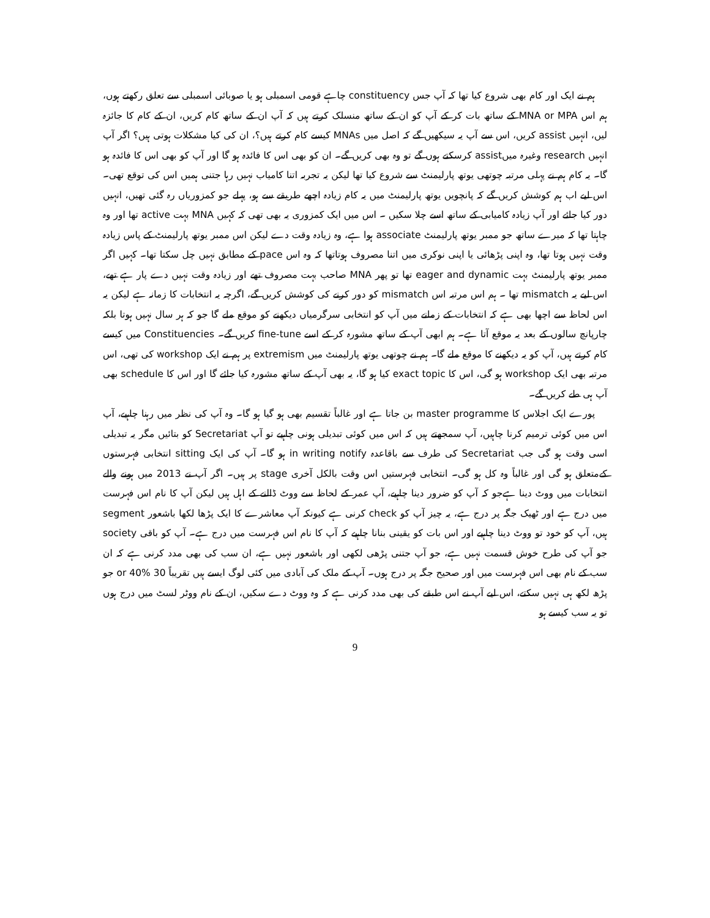ہم نے ایک اور کام بھی شروع کیا تھا کہ آپ جس constituency چاہے قومی اسمبلی ہو یا صوبائی اسمبلی سے تعلق رکھتے ہوں، ہم اس MNA or MPA کے ساتھ بات کر کے آپ کو ان کے ساتھ منسلک کرتے ہیں کہ آپ ان کے ساتھ کام کریں، ان کے کام کا جائزہ لیں، انہیں assist کریں، اس سے آپ یہ سیکھیں گے کہ اصل میں MNAs کیسے کام کرتے ہیں؟، ان کی کیا مشکلات ہوتی ہیں؟ اگر آپ انہیں research وغیرہ میںassist کرسکتے ہوں گے تو وہ بھی کریں گے۔ ان کو بھی اس کا فائدہ ہو گا اور آپ کو بھی اس کا فائدہ ہو گا۔ یہ کام ہم نے پہلی مرتبہ چوتھی یوتھ پارلیمنٹ سے شروع کیا تھا لیکن یہ تجربہ اتنا کامیاب نہیں رہا جتنی ہمیں اس کی توقع تھی۔ اس لیے اب ہم کوشش کریں گے کہ پانچویں یوتھ پارلیمنٹ میں یہ کام زیادہ اچھے طریقے سے ہو، پہلے جو کمزوریاں رہ گئی تھیں، انہیں دور کیا جائے اور آپ زیادہ کامیابی کے ساتھ اسے چلا سکیں ۔ اس میں ایک کمزوری یہ بھی تھی کہ کہیں MNA بہت active تھا اور وہ چاہتا تھا کہ میرے ساتھ جو ممبر یوتھ پارلیمنٹ associate ہوا ہے، وہ زیادہ وقت دے لیکن اس ممبر یوتھ پارلیمنٹ کے پاس زیادہ وقت نہیں ہوتا تھا، وہ اپنی پڑھائی یا اپنی نوکری میں اتنا مصروف ہوتاتھا کہ وہ اس pace کے مطابق نہیں چل سکتا تھا۔ کہیں اگر ممبر یوتھ پارلیمنٹ بہت eager and dynamic تھا تو پھر MNA صاحب بہت مصروف تھے اور زیادہ وقت نہیں دے پار ہے تھے، اس لیے یہ mismatch تھا ۔ ہم اس مرتبہ اس mismatch کو دور کرنے کی کوشش کریں گے، اگرچہ یہ انتخابات کا زمانہ ہے لیکن یہ اس لحاظ سے اچھا بھی ہے کہ انتخابات کے زمانے میں آپ کو انتخابی سرگرمیاں دیکھنے کو موقع ملے گا جو کہ ہر سال نہیں ہوتا بلکہ چارپانچ سالوں کے بعد یہ موقع آتا ہے۔ ہم ابھی آپ کے ساتھ مشورہ کر کے اسے fine-tune کریں گے۔ Constituencies میں کیسے کام کرتے ہیں، آپ کو یہ دیکھنے کا موقع ملے گا۔ ہم نے چوتھی یوتھ پارلیمنٹ میں extremism پر ہم نے ایک workshop کی تھی، اس مرتبہ بھی ایک workshop ہو گی، اس کا exact topic کیا ہو گا، یہ بھی آپ کے ساتھ مشورہ کیا جائے گا اور اس کا schedule بھی آپ ہی طے کریں گے۔
پورے ایک اجلاس کا master programme بن جاتا ہے اور غالباً تقسیم بھی ہو گیا ہو گا۔ وہ آپ کی نظر میں رہنا چاہیے، آپ اس میں کوئی ترمیم کرنا چاہیں، آپ سمجھتے ہیں کہ اس میں کوئی تبدیلی ہونی چاہیے تو آپ Secretariat کو بتائیں مگر یہ تبدیلی اسی وقت ہو گی جب Secretariat کی طرف سے باقاعدہ in writing notify ہو گا۔ آپ کی ایک sitting انتخابی فہرستوں کےمتعلق ہو گی اور غالباً وہ کل ہو گی۔ انتخابی فہرستیں اس وقت بالکل آخری stage پر ہیں۔ اگر آپ نے 2013 میں ہونے والے انتخابات میں ووٹ دینا ہےجو کہ آپ کو ضرور دینا چاہیے، آپ عمر کے لحاظ سے ووٹ ڈالنے کے اہل ہیں لیکن آپ کا نام اس فہرست میں درج ہے اور ٹھیک جگہ پر درج ہے، یہ چیز آپ کو check کرنی ہے کیونکہ آپ معاشرے کا ایک پڑھا لکھا باشعور segment ہیں، آپ کو خود تو ووٹ دینا چاہیے اور اس بات کو یقینی بنانا چاہیے کہ آپ کا نام اس فہرست میں درج ہے۔ آپ کو باقی society جو آپ کی طرح خوش قسمت نہیں ہے، جو آپ جتنی پڑھی لکھی اور باشعور نہیں ہے، ان سب کی بھی مدد کرنی ہے کہ ان سب کے نام بھی اس فہرست میں اور صحیح جگہ پر درج ہوں۔ آپ کے ملک کی آبادی میں کئی لوگ ایسے ہیں تقریباً 30 or 40% جو پڑھ لکھ ہی نہیں سکتے، اس لیے آپ نے اس طبقے کی بھی مدد کرنی ہے کہ وہ ووٹ دے سکیں، ان کے نام ووٹر لسٹ میں درج ہوں تو یہ سب کیسے ہو
9